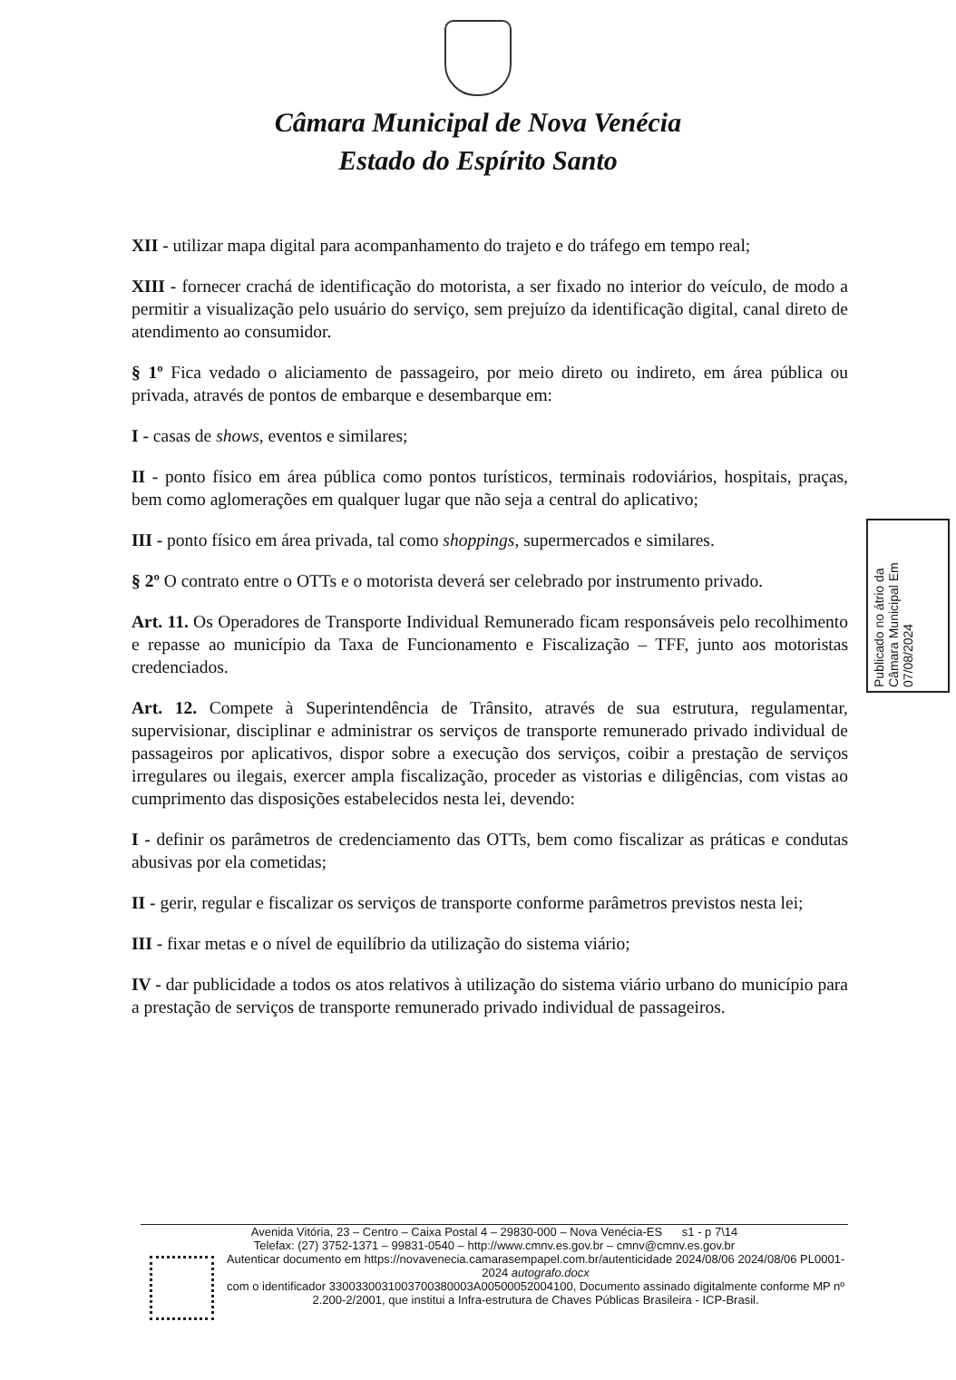Câmara Municipal de Nova Venécia
Estado do Espírito Santo
XII - utilizar mapa digital para acompanhamento do trajeto e do tráfego em tempo real;
XIII - fornecer crachá de identificação do motorista, a ser fixado no interior do veículo, de modo a permitir a visualização pelo usuário do serviço, sem prejuízo da identificação digital, canal direto de atendimento ao consumidor.
§ 1º Fica vedado o aliciamento de passageiro, por meio direto ou indireto, em área pública ou privada, através de pontos de embarque e desembarque em:
I - casas de shows, eventos e similares;
II - ponto físico em área pública como pontos turísticos, terminais rodoviários, hospitais, praças, bem como aglomerações em qualquer lugar que não seja a central do aplicativo;
III - ponto físico em área privada, tal como shoppings, supermercados e similares.
§ 2º O contrato entre o OTTs e o motorista deverá ser celebrado por instrumento privado.
Art. 11. Os Operadores de Transporte Individual Remunerado ficam responsáveis pelo recolhimento e repasse ao município da Taxa de Funcionamento e Fiscalização – TFF, junto aos motoristas credenciados.
Art. 12. Compete à Superintendência de Trânsito, através de sua estrutura, regulamentar, supervisionar, disciplinar e administrar os serviços de transporte remunerado privado individual de passageiros por aplicativos, dispor sobre a execução dos serviços, coibir a prestação de serviços irregulares ou ilegais, exercer ampla fiscalização, proceder as vistorias e diligências, com vistas ao cumprimento das disposições estabelecidos nesta lei, devendo:
I - definir os parâmetros de credenciamento das OTTs, bem como fiscalizar as práticas e condutas abusivas por ela cometidas;
II - gerir, regular e fiscalizar os serviços de transporte conforme parâmetros previstos nesta lei;
III - fixar metas e o nível de equilíbrio da utilização do sistema viário;
IV - dar publicidade a todos os atos relativos à utilização do sistema viário urbano do município para a prestação de serviços de transporte remunerado privado individual de passageiros.
Publicado no átrio da Câmara Municipal Em 07/08/2024
Avenida Vitória, 23 – Centro – Caixa Postal 4 – 29830-000 – Nova Venécia-ES s1 - p 7\14
Telefax: (27) 3752-1371 – 99831-0540 – http://www.cmnv.es.gov.br – cmnv@cmnv.es.gov.br
Autenticar documento em https://novavenecia.camarasempapel.com.br/autenticidade 2024/08/06 2024/08/06 PL0001-2024 autografo.docx
com o identificador 3300330031003700380003A00500052004100, Documento assinado digitalmente conforme MP nº 2.200-2/2001, que institui a Infra-estrutura de Chaves Públicas Brasileira - ICP-Brasil.